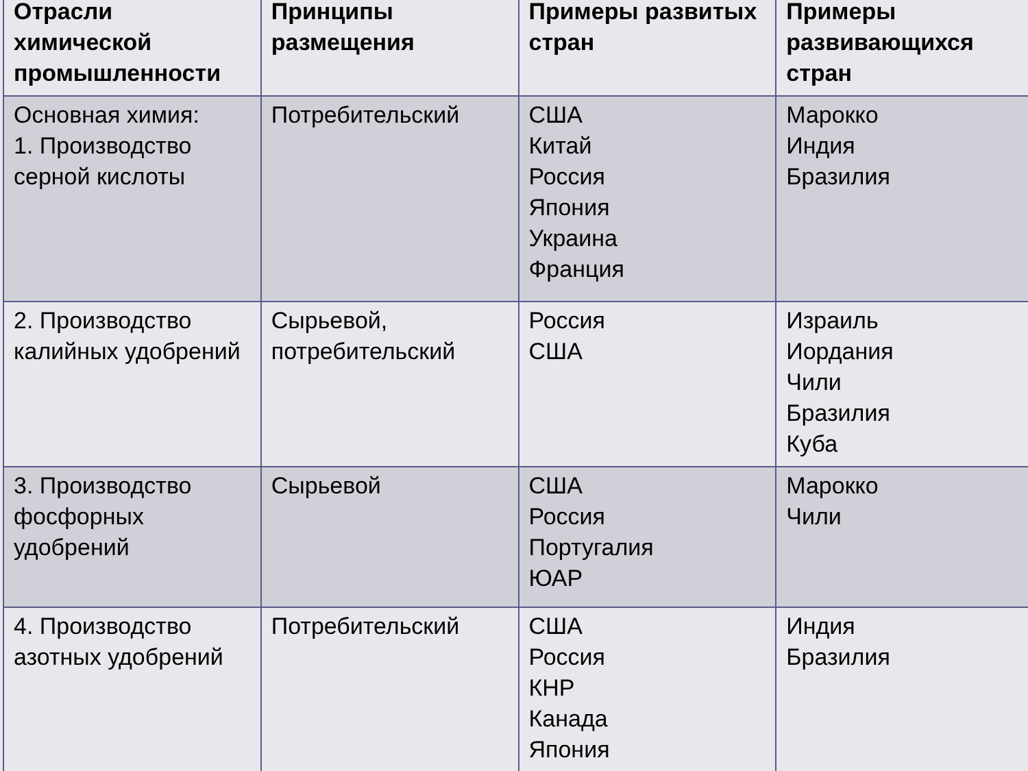| Отрасли химической промышленности | Принципы размещения | Примеры развитых стран | Примеры развивающихся стран |
| --- | --- | --- | --- |
| Основная химия: 1. Производство серной кислоты | Потребительский | США Китай Россия Япония Украина Франция | Марокко Индия Бразилия |
| 2. Производство калийных удобрений | Сырьевой, потребительский | Россия США | Израиль Иордания Чили Бразилия Куба |
| 3. Производство фосфорных удобрений | Сырьевой | США Россия Португалия ЮАР | Марокко Чили |
| 4. Производство азотных удобрений | Потребительский | США Россия КНР Канада Япония | Индия Бразилия |